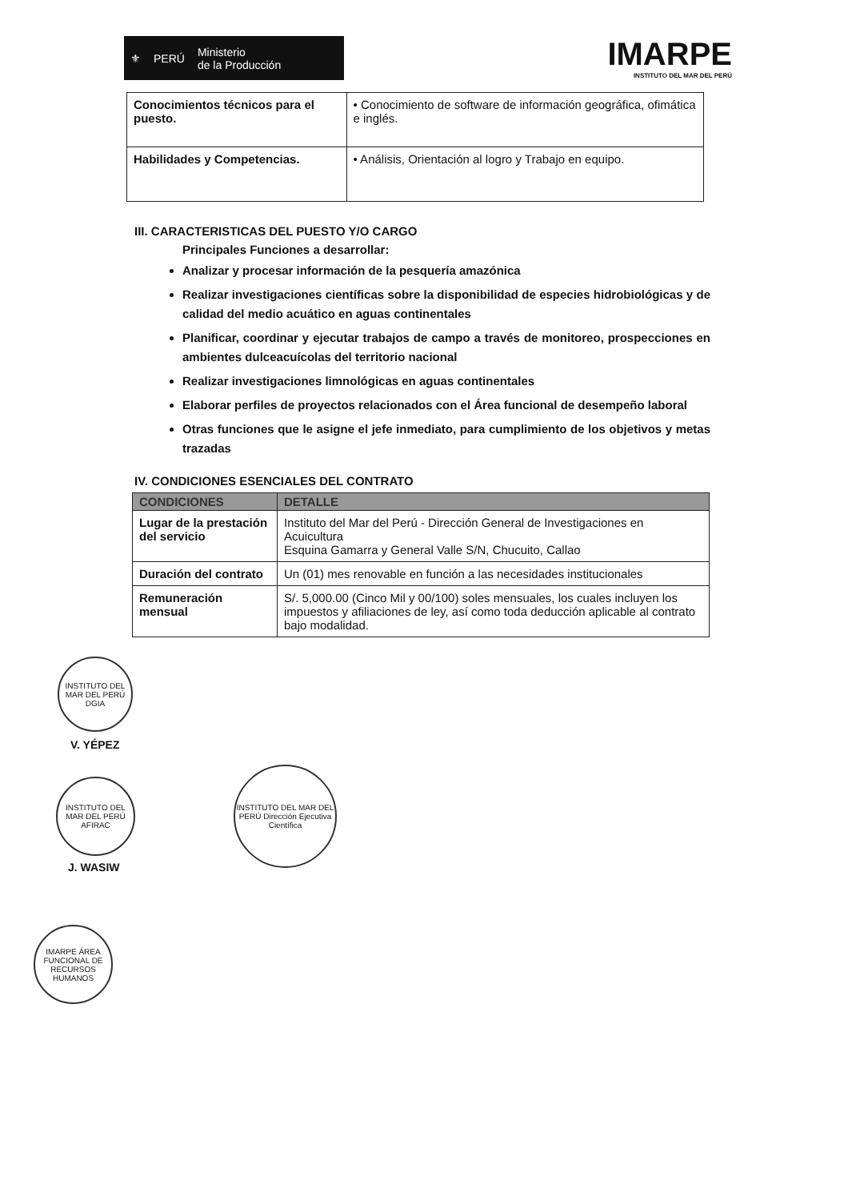⚜ PERÚ Ministerio
de la Producción
IMARPE
INSTITUTO DEL MAR DEL PERÚ
| Conocimientos técnicos para el puesto. | • Conocimiento de software de información geográfica, ofimática e inglés. |
| Habilidades y Competencias. | • Análisis, Orientación al logro y Trabajo en equipo. |
III. CARACTERISTICAS DEL PUESTO Y/O CARGO
Principales Funciones a desarrollar:
Analizar y procesar información de la pesquería amazónica
Realizar investigaciones científicas sobre la disponibilidad de especies hidrobiológicas y de calidad del medio acuático en aguas continentales
Planificar, coordinar y ejecutar trabajos de campo a través de monitoreo, prospecciones en ambientes dulceacuícolas del territorio nacional
Realizar investigaciones limnológicas en aguas continentales
Elaborar perfiles de proyectos relacionados con el Área funcional de desempeño laboral
Otras funciones que le asigne el jefe inmediato, para cumplimiento de los objetivos y metas trazadas
IV. CONDICIONES ESENCIALES DEL CONTRATO
| CONDICIONES | DETALLE |
| --- | --- |
| Lugar de la prestación del servicio | Instituto del Mar del Perú - Dirección General de Investigaciones en Acuicultura Esquina Gamarra y General Valle S/N, Chucuito, Callao |
| Duración del contrato | Un (01) mes renovable en función a las necesidades institucionales |
| Remuneración mensual | S/. 5,000.00 (Cinco Mil y 00/100) soles mensuales, los cuales incluyen los impuestos y afiliaciones de ley, así como toda deducción aplicable al contrato bajo modalidad. |
INSTITUTO DEL MAR DEL PERÚ DGIA
V. YÉPEZ
INSTITUTO DEL MAR DEL PERÚ AFIRAC
J. WASIW
INSTITUTO DEL MAR DEL PERÚ Dirección Ejecutiva Científica
IMARPE ÁREA FUNCIONAL DE RECURSOS HUMANOS